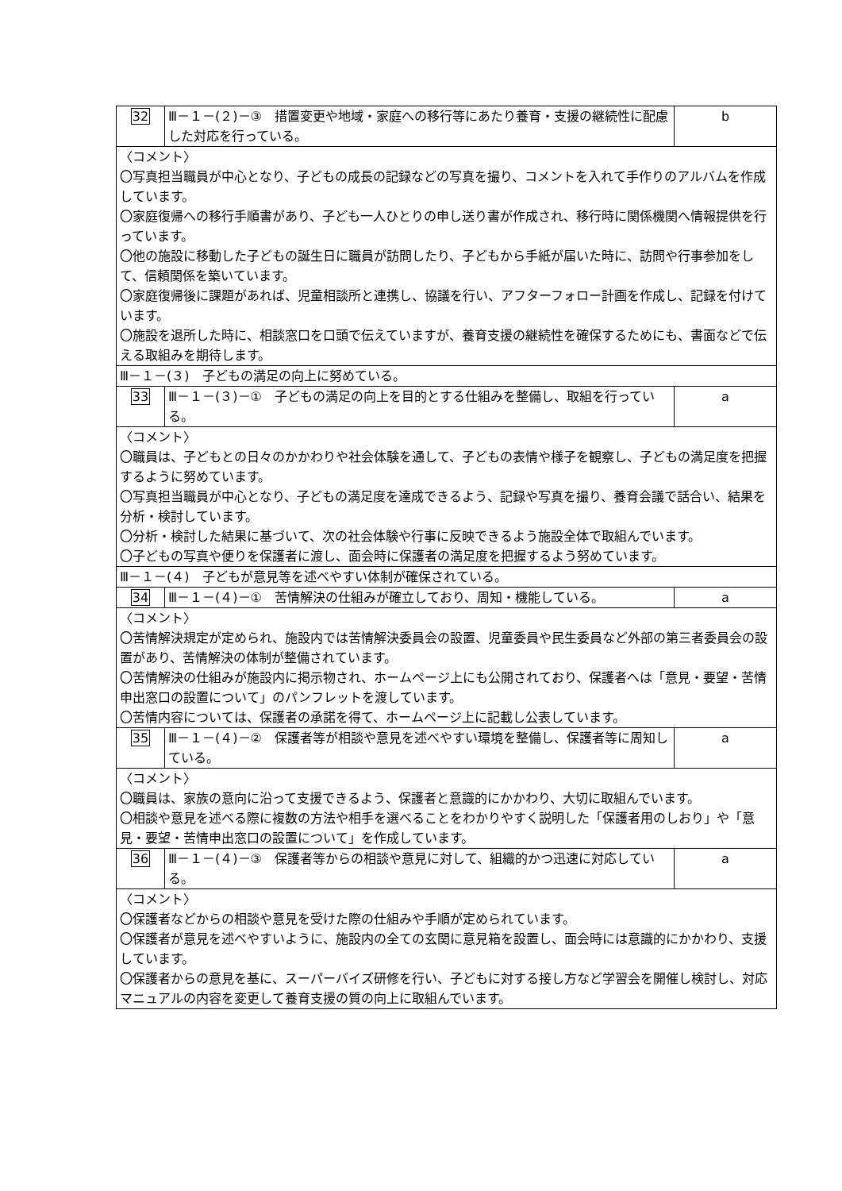| 32 | Ⅲ－１－(２)－③ 措置変更や地域・家庭への移行等にあたり養育・支援の継続性に配慮した対応を行っている。 | b |
| 〈コメント〉 〇写真担当職員が中心となり、子どもの成長の記録などの写真を撮り、コメントを入れて手作りのアルバムを作成しています。 〇家庭復帰への移行手順書があり、子ども一人ひとりの申し送り書が作成され、移行時に関係機関へ情報提供を行っています。 〇他の施設に移動した子どもの誕生日に職員が訪問したり、子どもから手紙が届いた時に、訪問や行事参加をして、信頼関係を築いています。 〇家庭復帰後に課題があれば、児童相談所と連携し、協議を行い、アフターフォロー計画を作成し、記録を付けています。 〇施設を退所した時に、相談窓口を口頭で伝えていますが、養育支援の継続性を確保するためにも、書面などで伝える取組みを期待します。 | | |
| Ⅲ－１－(３) 子どもの満足の向上に努めている。 | | |
| 33 | Ⅲ－１－(３)－① 子どもの満足の向上を目的とする仕組みを整備し、取組を行っている。 | a |
| 〈コメント〉 〇職員は、子どもとの日々のかかわりや社会体験を通して、子どもの表情や様子を観察し、子どもの満足度を把握するように努めています。 〇写真担当職員が中心となり、子どもの満足度を達成できるよう、記録や写真を撮り、養育会議で話合い、結果を分析・検討しています。 〇分析・検討した結果に基づいて、次の社会体験や行事に反映できるよう施設全体で取組んでいます。 〇子どもの写真や便りを保護者に渡し、面会時に保護者の満足度を把握するよう努めています。 | | |
| Ⅲ－１－(４) 子どもが意見等を述べやすい体制が確保されている。 | | |
| 34 | Ⅲ－１－(４)－① 苦情解決の仕組みが確立しており、周知・機能している。 | a |
| 〈コメント〉 〇苦情解決規定が定められ、施設内では苦情解決委員会の設置、児童委員や民生委員など外部の第三者委員会の設置があり、苦情解決の体制が整備されています。 〇苦情解決の仕組みが施設内に掲示物され、ホームページ上にも公開されており、保護者へは「意見・要望・苦情申出窓口の設置について」のパンフレットを渡しています。 〇苦情内容については、保護者の承諾を得て、ホームページ上に記載し公表しています。 | | |
| 35 | Ⅲ－１－(４)－② 保護者等が相談や意見を述べやすい環境を整備し、保護者等に周知している。 | a |
| 〈コメント〉 〇職員は、家族の意向に沿って支援できるよう、保護者と意識的にかかわり、大切に取組んでいます。 〇相談や意見を述べる際に複数の方法や相手を選べることをわかりやすく説明した「保護者用のしおり」や「意見・要望・苦情申出窓口の設置について」を作成しています。 | | |
| 36 | Ⅲ－１－(４)－③ 保護者等からの相談や意見に対して、組織的かつ迅速に対応している。 | a |
| 〈コメント〉 〇保護者などからの相談や意見を受けた際の仕組みや手順が定められています。 〇保護者が意見を述べやすいように、施設内の全ての玄関に意見箱を設置し、面会時には意識的にかかわり、支援しています。 〇保護者からの意見を基に、スーパーバイズ研修を行い、子どもに対する接し方など学習会を開催し検討し、対応マニュアルの内容を変更して養育支援の質の向上に取組んでいます。 | | |